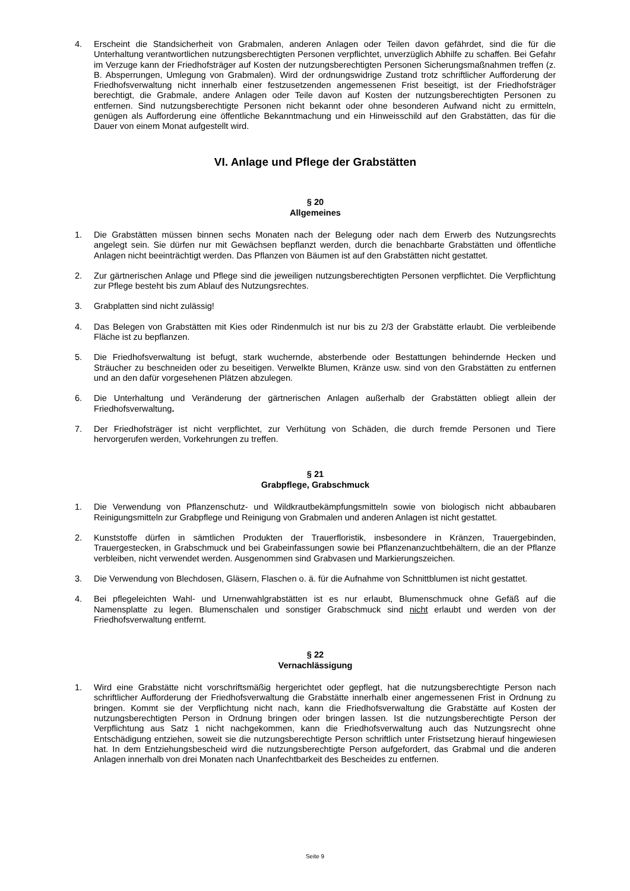4. Erscheint die Standsicherheit von Grabmalen, anderen Anlagen oder Teilen davon gefährdet, sind die für die Unterhaltung verantwortlichen nutzungsberechtigten Personen verpflichtet, unverzüglich Abhilfe zu schaffen. Bei Gefahr im Verzuge kann der Friedhofsträger auf Kosten der nutzungsberechtigten Personen Sicherungsmaßnahmen treffen (z. B. Absperrungen, Umlegung von Grabmalen). Wird der ordnungswidrige Zustand trotz schriftlicher Aufforderung der Friedhofsverwaltung nicht innerhalb einer festzusetzenden angemessenen Frist beseitigt, ist der Friedhofsträger berechtigt, die Grabmale, andere Anlagen oder Teile davon auf Kosten der nutzungsberechtigten Personen zu entfernen. Sind nutzungsberechtigte Personen nicht bekannt oder ohne besonderen Aufwand nicht zu ermitteln, genügen als Aufforderung eine öffentliche Bekanntmachung und ein Hinweisschild auf den Grabstätten, das für die Dauer von einem Monat aufgestellt wird.
VI. Anlage und Pflege der Grabstätten
§ 20
Allgemeines
1. Die Grabstätten müssen binnen sechs Monaten nach der Belegung oder nach dem Erwerb des Nutzungsrechts angelegt sein. Sie dürfen nur mit Gewächsen bepflanzt werden, durch die benachbarte Grabstätten und öffentliche Anlagen nicht beeinträchtigt werden. Das Pflanzen von Bäumen ist auf den Grabstätten nicht gestattet.
2. Zur gärtnerischen Anlage und Pflege sind die jeweiligen nutzungsberechtigten Personen verpflichtet. Die Verpflichtung zur Pflege besteht bis zum Ablauf des Nutzungsrechtes.
3. Grabplatten sind nicht zulässig!
4. Das Belegen von Grabstätten mit Kies oder Rindenmulch ist nur bis zu 2/3 der Grabstätte erlaubt. Die verbleibende Fläche ist zu bepflanzen.
5. Die Friedhofsverwaltung ist befugt, stark wuchernde, absterbende oder Bestattungen behindernde Hecken und Sträucher zu beschneiden oder zu beseitigen. Verwelkte Blumen, Kränze usw. sind von den Grabstätten zu entfernen und an den dafür vorgesehenen Plätzen abzulegen.
6. Die Unterhaltung und Veränderung der gärtnerischen Anlagen außerhalb der Grabstätten obliegt allein der Friedhofsverwaltung.
7. Der Friedhofsträger ist nicht verpflichtet, zur Verhütung von Schäden, die durch fremde Personen und Tiere hervorgerufen werden, Vorkehrungen zu treffen.
§ 21
Grabpflege, Grabschmuck
1. Die Verwendung von Pflanzenschutz- und Wildkrautbekämpfungsmitteln sowie von biologisch nicht abbaubaren Reinigungsmitteln zur Grabpflege und Reinigung von Grabmalen und anderen Anlagen ist nicht gestattet.
2. Kunststoffe dürfen in sämtlichen Produkten der Trauerfloristik, insbesondere in Kränzen, Trauergebinden, Trauergestecken, in Grabschmuck und bei Grabeinfassungen sowie bei Pflanzenanzuchtbehältern, die an der Pflanze verbleiben, nicht verwendet werden. Ausgenommen sind Grabvasen und Markierungszeichen.
3. Die Verwendung von Blechdosen, Gläsern, Flaschen o. ä. für die Aufnahme von Schnittblumen ist nicht gestattet.
4. Bei pflegeleichten Wahl- und Urnenwahlgrabstätten ist es nur erlaubt, Blumenschmuck ohne Gefäß auf die Namensplatte zu legen. Blumenschalen und sonstiger Grabschmuck sind nicht erlaubt und werden von der Friedhofsverwaltung entfernt.
§ 22
Vernachlässigung
1. Wird eine Grabstätte nicht vorschriftsmäßig hergerichtet oder gepflegt, hat die nutzungsberechtigte Person nach schriftlicher Aufforderung der Friedhofsverwaltung die Grabstätte innerhalb einer angemessenen Frist in Ordnung zu bringen. Kommt sie der Verpflichtung nicht nach, kann die Friedhofsverwaltung die Grabstätte auf Kosten der nutzungsberechtigten Person in Ordnung bringen oder bringen lassen. Ist die nutzungsberechtigte Person der Verpflichtung aus Satz 1 nicht nachgekommen, kann die Friedhofsverwaltung auch das Nutzungsrecht ohne Entschädigung entziehen, soweit sie die nutzungsberechtigte Person schriftlich unter Fristsetzung hierauf hingewiesen hat. In dem Entziehungsbescheid wird die nutzungsberechtigte Person aufgefordert, das Grabmal und die anderen Anlagen innerhalb von drei Monaten nach Unanfechtbarkeit des Bescheides zu entfernen.
Seite 9